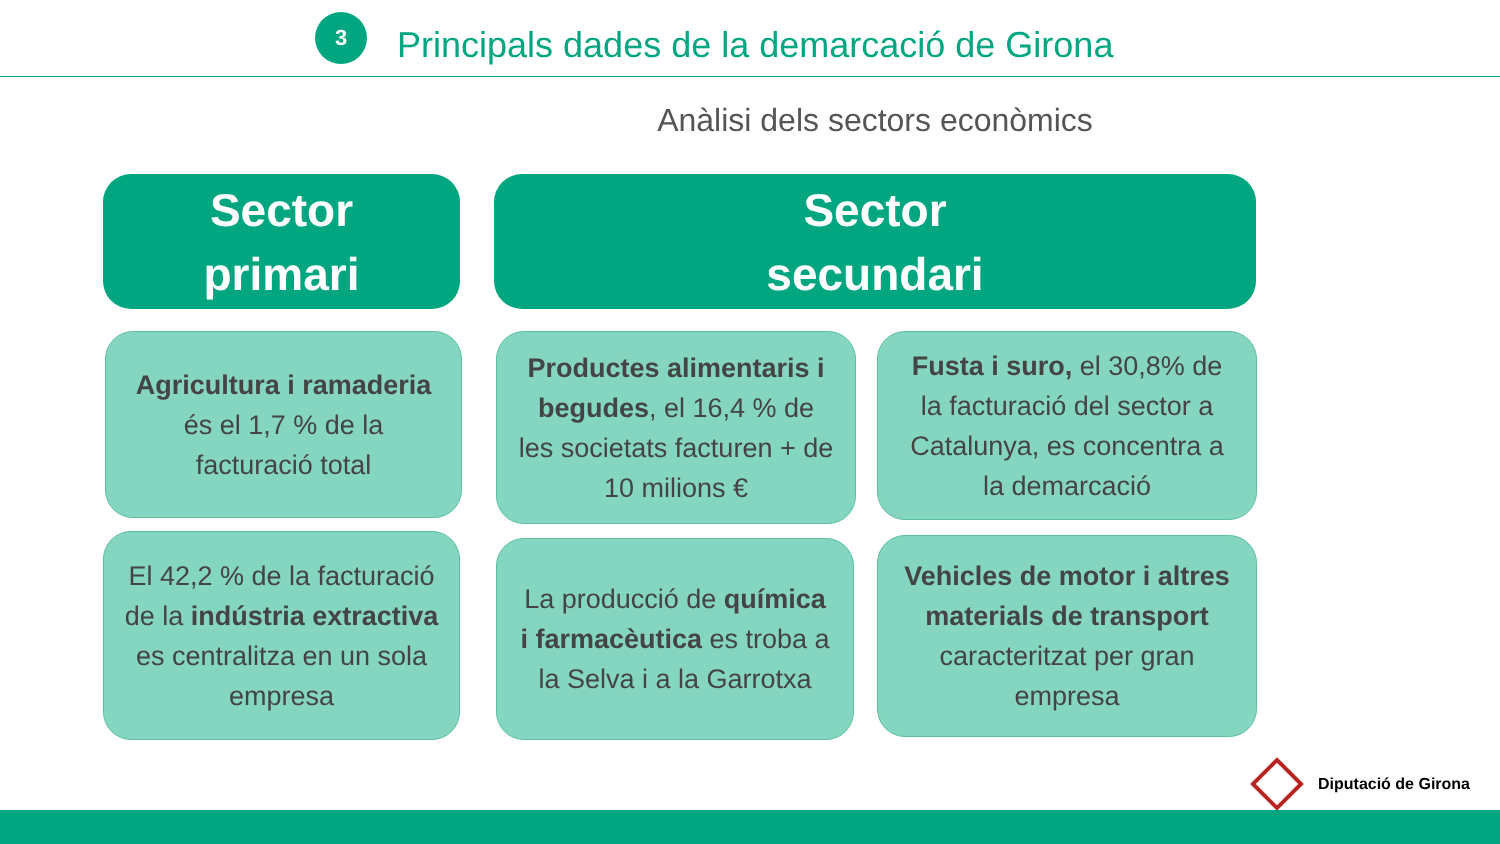3
Principals dades de la demarcació de Girona
Anàlisi dels sectors econòmics
Sector
primari
Sector
secundari
Agricultura i ramaderia és el 1,7 % de la facturació total
El 42,2 % de la facturació de la indústria extractiva es centralitza en un sola empresa
Productes alimentaris i begudes, el 16,4 % de les societats facturen + de 10 milions €
Fusta i suro, el 30,8% de la facturació del sector a Catalunya, es concentra a la demarcació
La producció de química i farmacèutica es troba a la Selva i a la Garrotxa
Vehicles de motor i altres materials de transport caracteritzat per gran empresa
Diputació de Girona